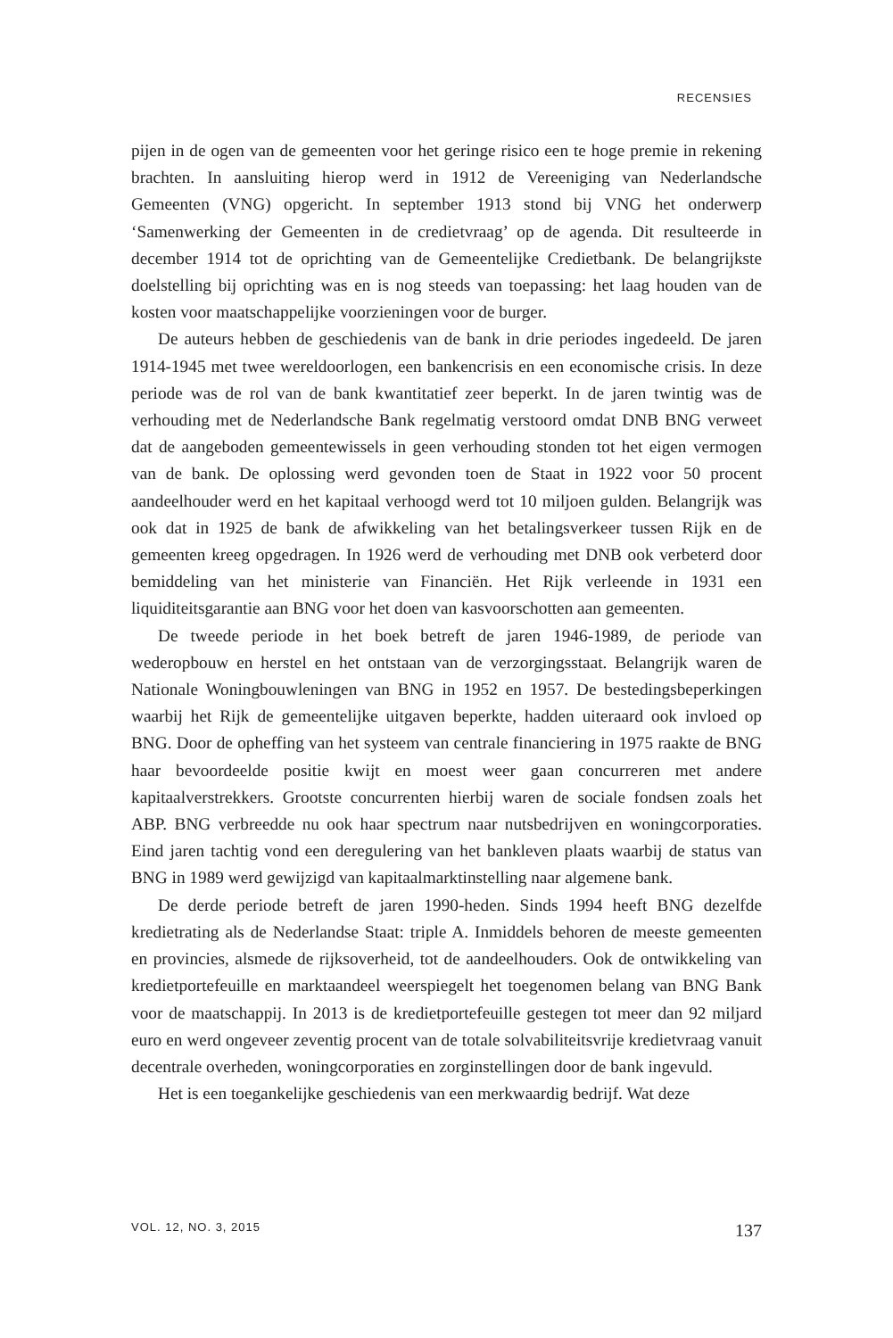RECENSIES
pijen in de ogen van de gemeenten voor het geringe risico een te hoge premie in rekening brachten. In aansluiting hierop werd in 1912 de Vereeniging van Nederlandsche Gemeenten (VNG) opgericht. In september 1913 stond bij VNG het onderwerp ‘Samenwerking der Gemeenten in de credietvraag’ op de agenda. Dit resulteerde in december 1914 tot de oprichting van de Gemeentelijke Credietbank. De belangrijkste doelstelling bij oprichting was en is nog steeds van toepassing: het laag houden van de kosten voor maatschappelijke voorzieningen voor de burger.
De auteurs hebben de geschiedenis van de bank in drie periodes ingedeeld. De jaren 1914-1945 met twee wereldoorlogen, een bankencrisis en een economische crisis. In deze periode was de rol van de bank kwantitatief zeer beperkt. In de jaren twintig was de verhouding met de Nederlandsche Bank regelmatig verstoord omdat DNB BNG verweet dat de aangeboden gemeentewissels in geen verhouding stonden tot het eigen vermogen van de bank. De oplossing werd gevonden toen de Staat in 1922 voor 50 procent aandeelhouder werd en het kapitaal verhoogd werd tot 10 miljoen gulden. Belangrijk was ook dat in 1925 de bank de afwikkeling van het betalingsverkeer tussen Rijk en de gemeenten kreeg opgedragen. In 1926 werd de verhouding met DNB ook verbeterd door bemiddeling van het ministerie van Financiën. Het Rijk verleende in 1931 een liquiditeitsgarantie aan BNG voor het doen van kasvoorschotten aan gemeenten.
De tweede periode in het boek betreft de jaren 1946-1989, de periode van wederopbouw en herstel en het ontstaan van de verzorgingsstaat. Belangrijk waren de Nationale Woningbouwleningen van BNG in 1952 en 1957. De bestedingsbeperkingen waarbij het Rijk de gemeentelijke uitgaven beperkte, hadden uiteraard ook invloed op BNG. Door de opheffing van het systeem van centrale financiering in 1975 raakte de BNG haar bevoordeelde positie kwijt en moest weer gaan concurreren met andere kapitaalverstrekkers. Grootste concurrenten hierbij waren de sociale fondsen zoals het ABP. BNG verbreedde nu ook haar spectrum naar nutsbedrijven en woningcorporaties. Eind jaren tachtig vond een deregulering van het bankleven plaats waarbij de status van BNG in 1989 werd gewijzigd van kapitaalmarktinstelling naar algemene bank.
De derde periode betreft de jaren 1990-heden. Sinds 1994 heeft BNG dezelfde kredietrating als de Nederlandse Staat: triple A. Inmiddels behoren de meeste gemeenten en provincies, alsmede de rijksoverheid, tot de aandeelhouders. Ook de ontwikkeling van kredietportefeuille en marktaandeel weerspiegelt het toegenomen belang van BNG Bank voor de maatschappij. In 2013 is de kredietportefeuille gestegen tot meer dan 92 miljard euro en werd ongeveer zeventig procent van de totale solvabiliteitsvrije kredietvraag vanuit decentrale overheden, woningcorporaties en zorginstellingen door de bank ingevuld.
Het is een toegankelijke geschiedenis van een merkwaardig bedrijf. Wat deze
VOL. 12, NO. 3, 2015 137